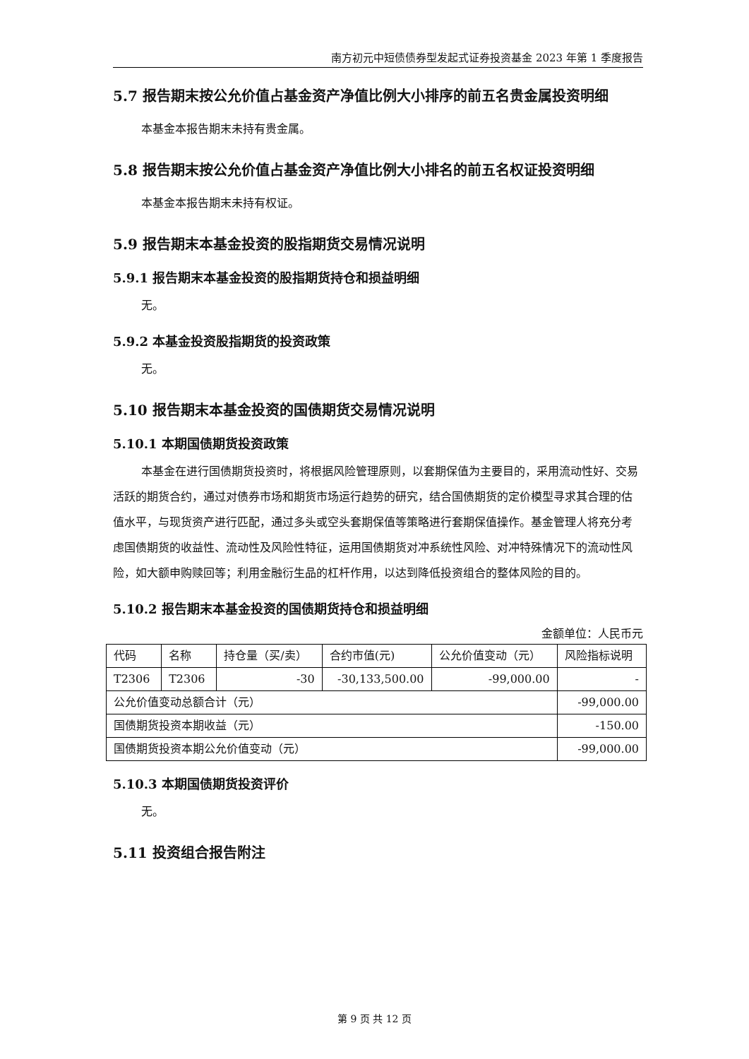南方初元中短债债券型发起式证券投资基金 2023 年第 1 季度报告
5.7 报告期末按公允价值占基金资产净值比例大小排序的前五名贵金属投资明细
本基金本报告期末未持有贵金属。
5.8 报告期末按公允价值占基金资产净值比例大小排名的前五名权证投资明细
本基金本报告期末未持有权证。
5.9 报告期末本基金投资的股指期货交易情况说明
5.9.1 报告期末本基金投资的股指期货持仓和损益明细
无。
5.9.2 本基金投资股指期货的投资政策
无。
5.10 报告期末本基金投资的国债期货交易情况说明
5.10.1 本期国债期货投资政策
本基金在进行国债期货投资时，将根据风险管理原则，以套期保值为主要目的，采用流动性好、交易活跃的期货合约，通过对债券市场和期货市场运行趋势的研究，结合国债期货的定价模型寻求其合理的估值水平，与现货资产进行匹配，通过多头或空头套期保值等策略进行套期保值操作。基金管理人将充分考虑国债期货的收益性、流动性及风险性特征，运用国债期货对冲系统性风险、对冲特殊情况下的流动性风险，如大额申购赎回等；利用金融衍生品的杠杆作用，以达到降低投资组合的整体风险的目的。
5.10.2 报告期末本基金投资的国债期货持仓和损益明细
金额单位：人民币元
| 代码 | 名称 | 持仓量（买/卖） | 合约市值(元) | 公允价值变动（元） | 风险指标说明 |
| T2306 | T2306 | -30 | -30,133,500.00 | -99,000.00 | - |
| 公允价值变动总额合计（元） | | | | | -99,000.00 |
| 国债期货投资本期收益（元） | | | | | -150.00 |
| 国债期货投资本期公允价值变动（元） | | | | | -99,000.00 |
5.10.3 本期国债期货投资评价
无。
5.11 投资组合报告附注
第 9 页 共 12 页